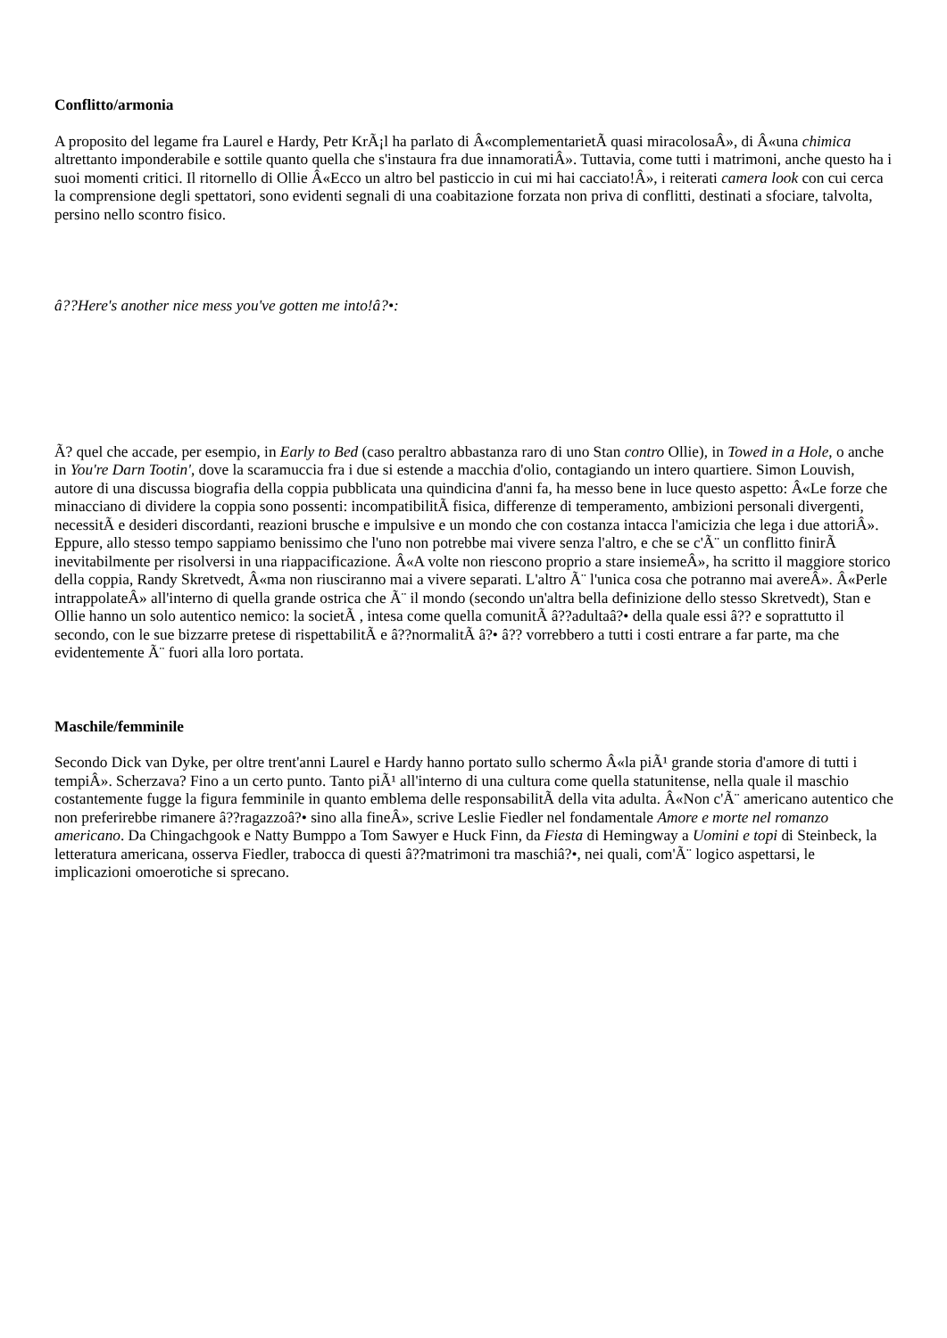Conflitto/armonia
A proposito del legame fra Laurel e Hardy, Petr KrÃ¡l ha parlato di Â«complementarietÃ quasi miracolosaÂ», di Â«una chimica altrettanto imponderabile e sottile quanto quella che s'instaura fra due innamoratiÂ». Tuttavia, come tutti i matrimoni, anche questo ha i suoi momenti critici. Il ritornello di Ollie Â«Ecco un altro bel pasticcio in cui mi hai cacciato!Â», i reiterati camera look con cui cerca la comprensione degli spettatori, sono evidenti segnali di una coabitazione forzata non priva di conflitti, destinati a sfociare, talvolta, persino nello scontro fisico.
â??Here's another nice mess you've gotten me into!â?•:
Ã? quel che accade, per esempio, in Early to Bed (caso peraltro abbastanza raro di uno Stan contro Ollie), in Towed in a Hole, o anche in You're Darn Tootin', dove la scaramuccia fra i due si estende a macchia d'olio, contagiando un intero quartiere. Simon Louvish, autore di una discussa biografia della coppia pubblicata una quindicina d'anni fa, ha messo bene in luce questo aspetto: Â«Le forze che minacciano di dividere la coppia sono possenti: incompatibilitÃ fisica, differenze di temperamento, ambizioni personali divergenti, necessitÃ e desideri discordanti, reazioni brusche e impulsive e un mondo che con costanza intacca l'amicizia che lega i due attoriÂ». Eppure, allo stesso tempo sappiamo benissimo che l'uno non potrebbe mai vivere senza l'altro, e che se c'Ã¨ un conflitto finirÃ inevitabilmente per risolversi in una riappacificazione. Â«A volte non riescono proprio a stare insiemeÂ», ha scritto il maggiore storico della coppia, Randy Skretvedt, Â«ma non riusciranno mai a vivere separati. L'altro Ã¨ l'unica cosa che potranno mai avereÂ». Â«Perle intrappolateÂ» all'interno di quella grande ostrica che Ã¨ il mondo (secondo un'altra bella definizione dello stesso Skretvedt), Stan e Ollie hanno un solo autentico nemico: la societÃ , intesa come quella comunitÃ â??adultaâ?• della quale essi â?? e soprattutto il secondo, con le sue bizzarre pretese di rispettabilitÃ e â??normalitÃ â?• â?? vorrebbero a tutti i costi entrare a far parte, ma che evidentemente Ã¨ fuori alla loro portata.
Maschile/femminile
Secondo Dick van Dyke, per oltre trent'anni Laurel e Hardy hanno portato sullo schermo Â«la piÃ¹ grande storia d'amore di tutti i tempiÂ». Scherzava? Fino a un certo punto. Tanto piÃ¹ all'interno di una cultura come quella statunitense, nella quale il maschio costantemente fugge la figura femminile in quanto emblema delle responsabilitÃ della vita adulta. Â«Non c'Ã¨ americano autentico che non preferirebbe rimanere â??ragazzoâ?• sino alla fineÂ», scrive Leslie Fiedler nel fondamentale Amore e morte nel romanzo americano. Da Chingachgook e Natty Bumppo a Tom Sawyer e Huck Finn, da Fiesta di Hemingway a Uomini e topi di Steinbeck, la letteratura americana, osserva Fiedler, trabocca di questi â??matrimoni tra maschiâ?•, nei quali, com'Ã¨ logico aspettarsi, le implicazioni omoerotiche si sprecano.